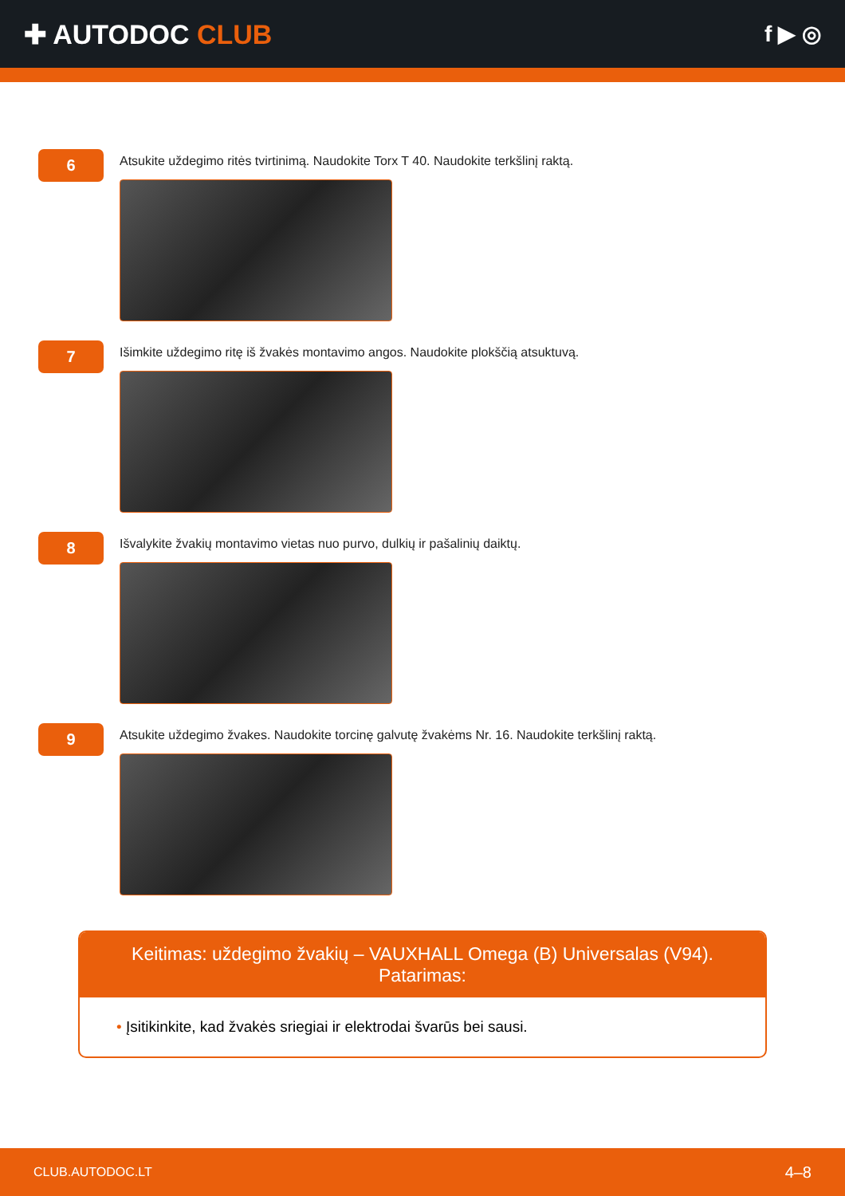✚ AUTODOC CLUB
f ▶ ◎
6
Atsukite uždegimo ritės tvirtinimą. Naudokite Torx T 40. Naudokite terkšlinį raktą.
7
Išimkite uždegimo ritę iš žvakės montavimo angos. Naudokite plokščią atsuktuvą.
8
Išvalykite žvakių montavimo vietas nuo purvo, dulkių ir pašalinių daiktų.
9
Atsukite uždegimo žvakes. Naudokite torcinę galvutę žvakėms Nr. 16. Naudokite terkšlinį raktą.
Keitimas: uždegimo žvakių – VAUXHALL Omega (B) Universalas (V94).
Patarimas:
• Įsitikinkite, kad žvakės sriegiai ir elektrodai švarūs bei sausi.
CLUB.AUTODOC.LT 4–8